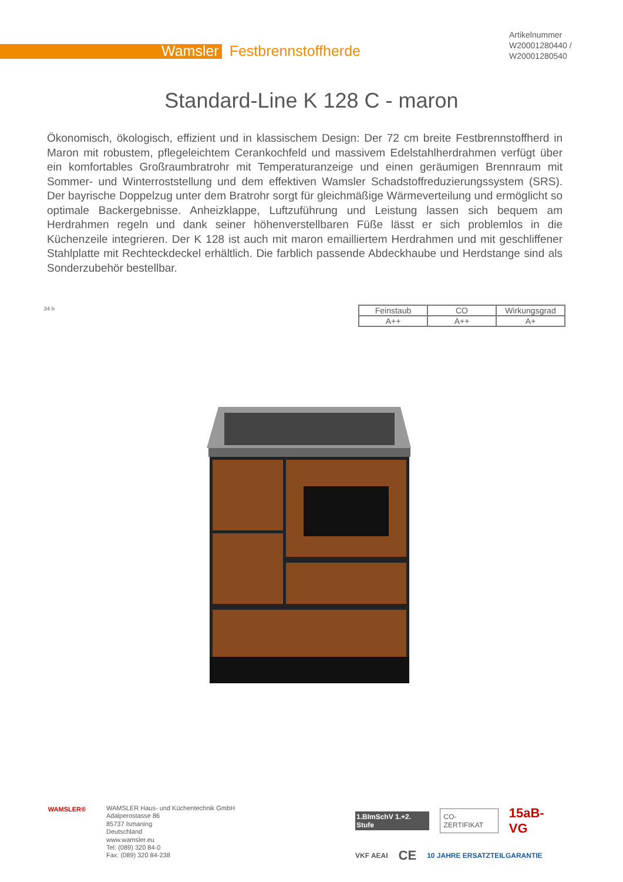Wamsler Festbrennstoffherde
Artikelnummer
W20001280440 /
W20001280540
Standard-Line K 128 C - maron
Ökonomisch, ökologisch, effizient und in klassischem Design: Der 72 cm breite Festbrennstoffherd in Maron mit robustem, pflegeleichtem Cerankochfeld und massivem Edelstahlherdrahmen verfügt über ein komfortables Großraumbratrohr mit Temperaturanzeige und einen geräumigen Brennraum mit Sommer- und Winterroststellung und dem effektiven Wamsler Schadstoffreduzierungssystem (SRS). Der bayrische Doppelzug unter dem Bratrohr sorgt für gleichmäßige Wärmeverteilung und ermöglicht so optimale Backergebnisse. Anheizklappe, Luftzuführung und Leistung lassen sich bequem am Herdrahmen regeln und dank seiner höhenverstellbaren Füße lässt er sich problemlos in die Küchenzeile integrieren. Der K 128 ist auch mit maron emailliertem Herdrahmen und mit geschliffener Stahlplatte mit Rechteckdeckel erhältlich. Die farblich passende Abdeckhaube und Herdstange sind als Sonderzubehör bestellbar.
24 h
| Feinstaub | CO | Wirkungsgrad |
| --- | --- | --- |
| A++ | A++ | A+ |
WAMSLER®
WAMSLER Haus- und Küchentechnik GmbH
Adalperostasse 86
85737 Ismaning
Deutschland
www.wamsler.eu
Tel: (089) 320 84-0
Fax: (089) 320 84-238
1.BImSchV 1.+2. Stufe CO-ZERTIFIKAT 15aB-VG
VKF AEAI CE 10 JAHRE ERSATZTEILGARANTIE